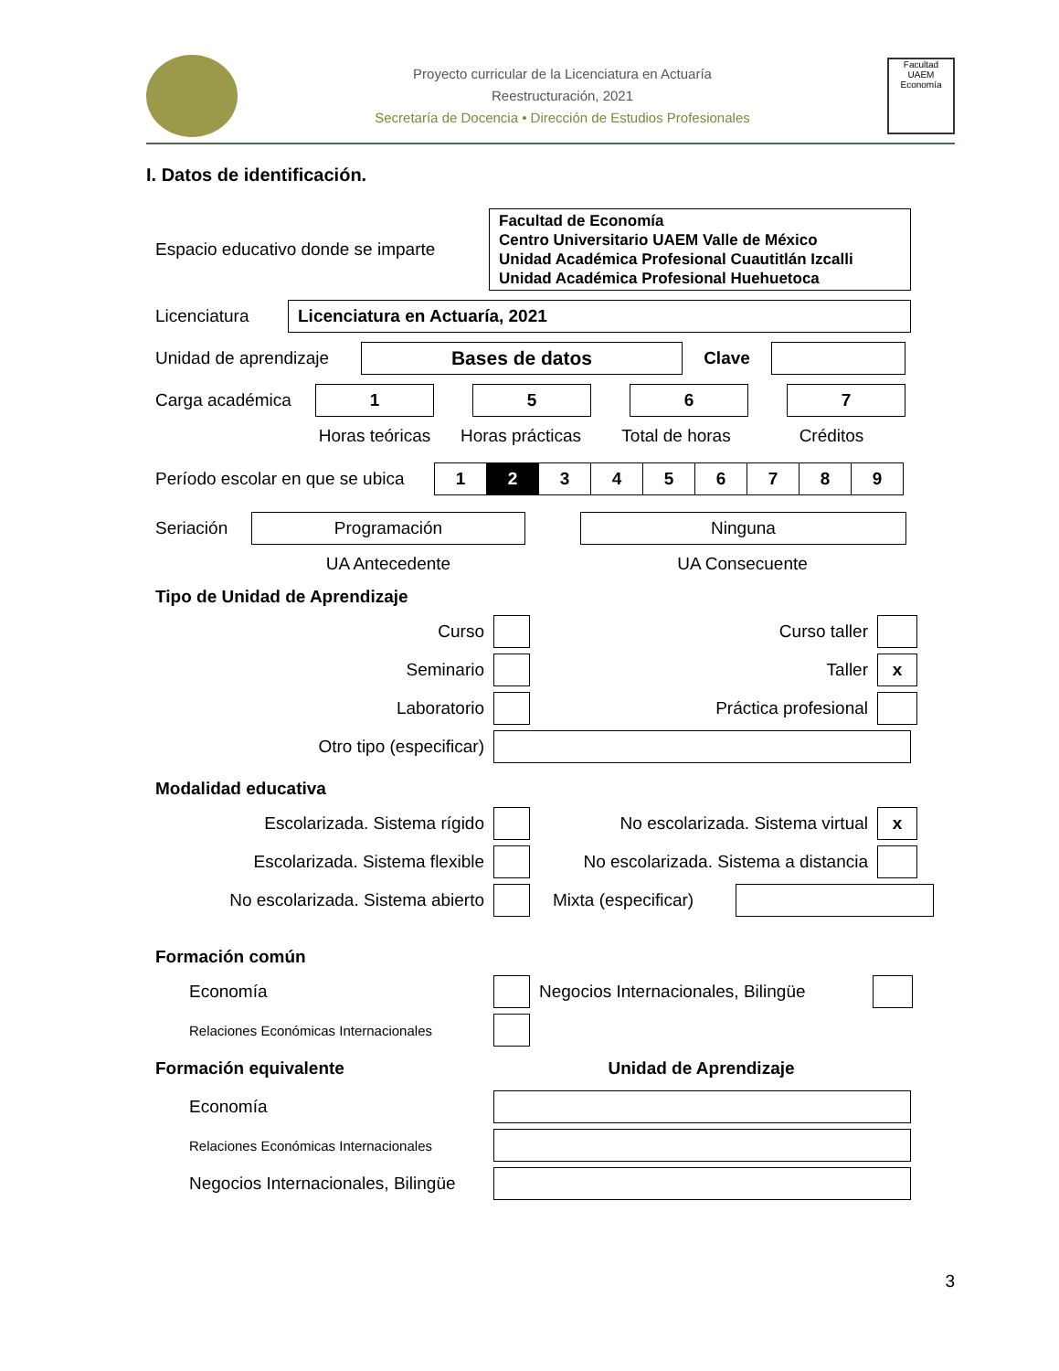Proyecto curricular de la Licenciatura en Actuaría
Reestructuración, 2021
Secretaría de Docencia • Dirección de Estudios Profesionales
Facultad
UAEM
Economía
I. Datos de identificación.
Espacio educativo donde se imparte
Facultad de Economía
Centro Universitario UAEM Valle de México
Unidad Académica Profesional Cuautitlán Izcalli
Unidad Académica Profesional Huehuetoca
Licenciatura
Licenciatura en Actuaría, 2021
Unidad de aprendizaje
Bases de datos
Clave
Carga académica
1 5 6 7
Horas teóricas
Horas prácticas Total de horas Créditos
Período escolar en que se ubica
| 1 | 2 | 3 | 4 | 5 | 6 | 7 | 8 | 9 |
Seriación
Programación Ninguna
UA Antecedente UA Consecuente
Tipo de Unidad de Aprendizaje
Curso Curso taller
Seminario Taller
x
Laboratorio Práctica profesional
Otro tipo (especificar)
Modalidad educativa
Escolarizada. Sistema rígido No escolarizada. Sistema virtual
x
Escolarizada. Sistema flexible
No escolarizada. Sistema a distancia
No escolarizada. Sistema abierto
Mixta (especificar)
Formación común
Economía
Negocios Internacionales, Bilingüe
Relaciones Económicas Internacionales
Formación equivalente Unidad de Aprendizaje
Economía
Relaciones Económicas Internacionales
Negocios Internacionales, Bilingüe
3